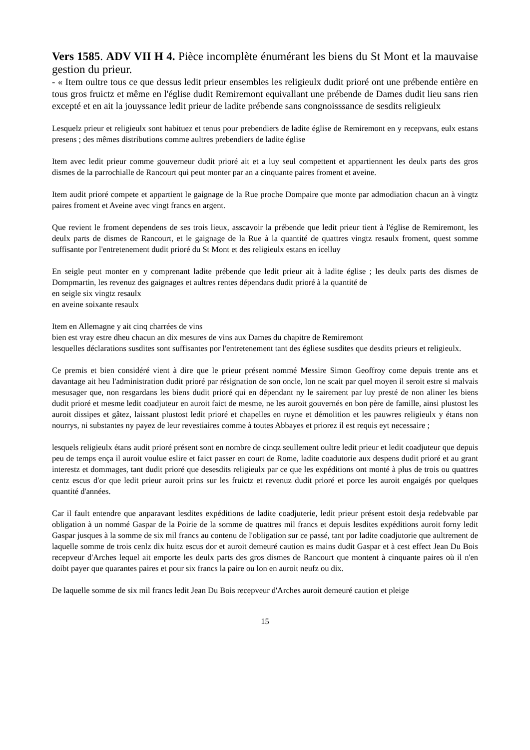Vers 1585. ADV VII H 4. Pièce incomplète énumérant les biens du St Mont et la mauvaise gestion du prieur.
- « Item oultre tous ce que dessus ledit prieur ensembles les religieulx dudit prioré ont une prébende entière en tous gros fruictz et même en l'église dudit Remiremont equivallant une prébende de Dames dudit lieu sans rien excepté et en ait la jouyssance ledit prieur de ladite prébende sans congnoisssance de sesdits religieulx
Lesquelz prieur et religieulx sont habituez et tenus pour prebendiers de ladite église de Remiremont en y recepvans, eulx estans presens ; des mêmes distributions comme aultres prebendiers de ladite église
Item avec ledit prieur comme gouverneur dudit prioré ait et a luy seul compettent et appartiennent les deulx parts des gros dismes de la parrochialle de Rancourt qui peut monter par an a cinquante paires froment et aveine.
Item audit prioré compete et appartient le gaignage de la Rue proche Dompaire que monte par admodiation chacun an à vingtz paires froment et Aveine avec vingt francs en argent.
Que revient le froment dependens de ses trois lieux, asscavoir la prébende que ledit prieur tient à l'église de Remiremont, les deulx parts de dismes de Rancourt, et le gaignage de la Rue à la quantité de quattres vingtz resaulx froment, quest somme suffisante por l'entretenement dudit prioré du St Mont et des religieulx estans en icelluy
En seigle peut monter en y comprenant ladite prébende que ledit prieur ait à ladite église ; les deulx parts des dismes de Dompmartin, les revenuz des gaignages et aultres rentes dépendans dudit prioré à la quantité de
en seigle six vingtz resaulx
en aveine soixante resaulx
Item en Allemagne y ait cinq charrées de vins
bien est vray estre dheu chacun an dix mesures de vins aux Dames du chapitre de Remiremont
lesquelles déclarations susdites sont suffisantes por l'entretenement tant des égliese susdites que desdits prieurs et religieulx.
Ce premis et bien considéré vient à dire que le prieur présent nommé Messire Simon Geoffroy come depuis trente ans et davantage ait heu l'administration dudit prioré par résignation de son oncle, lon ne scait par quel moyen il seroit estre si malvais mesusager que, non resgardans les biens dudit prioré qui en dépendant ny le sairement par luy presté de non aliner les biens dudit prioré et mesme ledit coadjuteur en auroit faict de mesme, ne les auroit gouvernés en bon père de famille, ainsi plustost les auroit dissipes et gâtez, laissant plustost ledit prioré et chapelles en ruyne et démolition et les pauwres religieulx y étans non nourrys, ni substantes ny payez de leur revestiaires comme à toutes Abbayes et priorez il est requis eyt necessaire ;
lesquels religieulx étans audit prioré présent sont en nombre de cinqz seullement oultre ledit prieur et ledit coadjuteur que depuis peu de temps ença il auroit voulue eslire et faict passer en court de Rome, ladite coadutorie aux despens dudit prioré et au grant interestz et dommages, tant dudit prioré que desesdits religieulx par ce que les expéditions ont monté à plus de trois ou quattres centz escus d'or que ledit prieur auroit prins sur les fruictz et revenuz dudit prioré et porce les auroit engaigés por quelques quantité d'années.
Car il fault entendre que anparavant lesdites expéditions de ladite coadjuterie, ledit prieur présent estoit desja redebvable par obligation à un nommé Gaspar de la Poirie de la somme de quattres mil francs et depuis lesdites expéditions auroit forny ledit Gaspar jusques à la somme de six mil francs au contenu de l'obligation sur ce passé, tant por ladite coadjutorie que aultrement de laquelle somme de trois cenlz dix huitz escus dor et auroit demeuré caution es mains dudit Gaspar et à cest effect Jean Du Bois recepveur d'Arches lequel ait emporte les deulx parts des gros dismes de Rancourt que montent à cinquante paires où il n'en doibt payer que quarantes paires et pour six francs la paire ou lon en auroit neufz ou dix.
De laquelle somme de six mil francs ledit Jean Du Bois recepveur d'Arches auroit demeuré caution et pleige
15